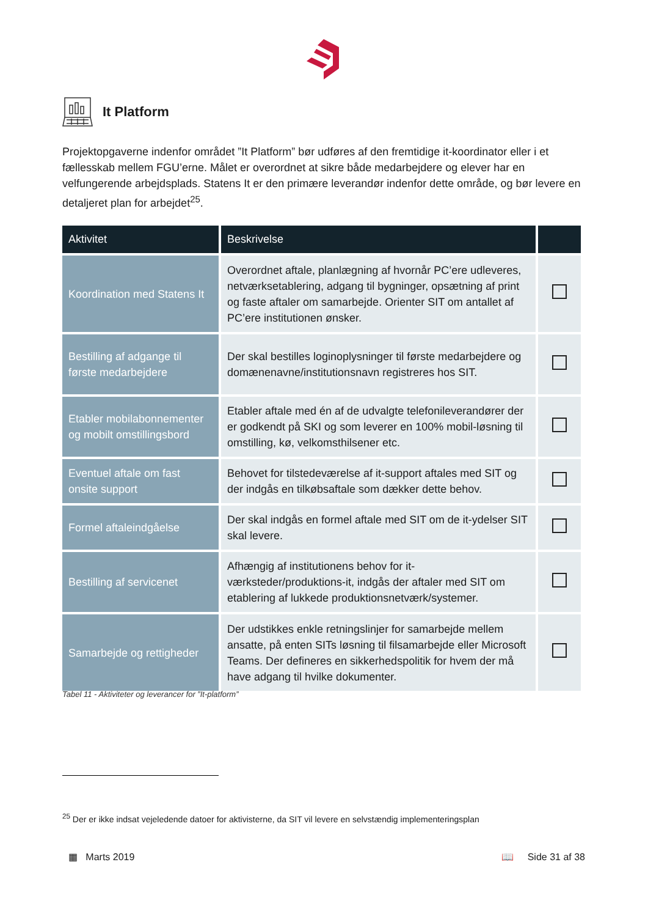It Platform
Projektopgaverne indenfor området ”It Platform” bør udføres af den fremtidige it-koordinator eller i et fællesskab mellem FGU’erne. Målet er overordnet at sikre både medarbejdere og elever har en velfungerende arbejdsplads. Statens It er den primære leverandør indenfor dette område, og bør levere en detaljeret plan for arbejdet<sup>25</sup>.
| Aktivitet | Beskrivelse | |
| --- | --- | --- |
| Koordination med Statens It | Overordnet aftale, planlægning af hvornår PC’ere udleveres, netværksetablering, adgang til bygninger, opsætning af print og faste aftaler om samarbejde. Orienter SIT om antallet af PC’ere institutionen ønsker. | |
| Bestilling af adgange til første medarbejdere | Der skal bestilles loginoplysninger til første medarbejdere og domænenavne/institutionsnavn registreres hos SIT. | |
| Etabler mobilabonnementer og mobilt omstillingsbord | Etabler aftale med én af de udvalgte telefonileverandører der er godkendt på SKI og som leverer en 100% mobil-løsning til omstilling, kø, velkomsthilsener etc. | |
| Eventuel aftale om fast onsite support | Behovet for tilstedeværelse af it-support aftales med SIT og der indgås en tilkøbsaftale som dækker dette behov. | |
| Formel aftaleindgåelse | Der skal indgås en formel aftale med SIT om de it-ydelser SIT skal levere. | |
| Bestilling af servicenet | Afhængig af institutionens behov for it-værksteder/produktions-it, indgås der aftaler med SIT om etablering af lukkede produktionsnetværk/systemer. | |
| Samarbejde og rettigheder | Der udstikkes enkle retningslinjer for samarbejde mellem ansatte, på enten SITs løsning til filsamarbejde eller Microsoft Teams. Der defineres en sikkerhedspolitik for hvem der må have adgang til hvilke dokumenter. | |
Tabel 11 - Aktiviteter og leverancer for ”It-platform”
<sup>25</sup> Der er ikke indsat vejeledende datoer for aktivisterne, da SIT vil levere en selvstændig implementeringsplan
▦ Marts 2019 📖 Side 31 af 38